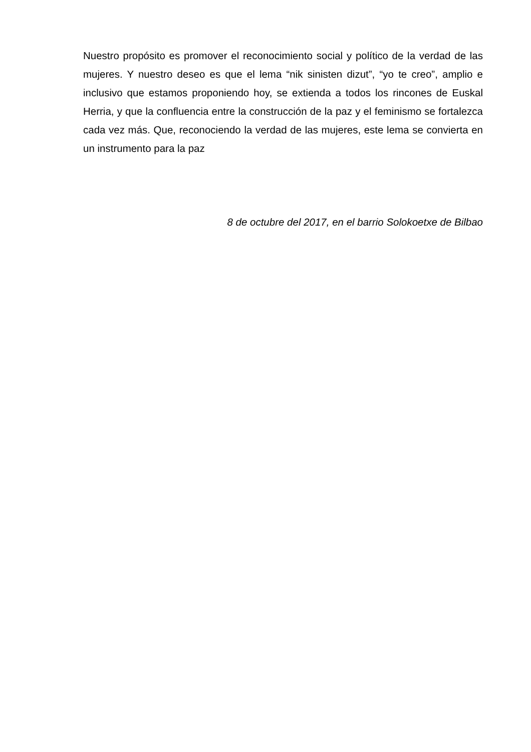Nuestro propósito es promover el reconocimiento social y político de la verdad de las mujeres. Y nuestro deseo es que el lema “nik sinisten dizut”, “yo te creo”, amplio e inclusivo que estamos proponiendo hoy, se extienda a todos los rincones de Euskal Herria, y que la confluencia entre la construcción de la paz y el feminismo se fortalezca cada vez más. Que, reconociendo la verdad de las mujeres, este lema se convierta en un instrumento para la paz
8 de octubre del 2017, en el barrio Solokoetxe de Bilbao